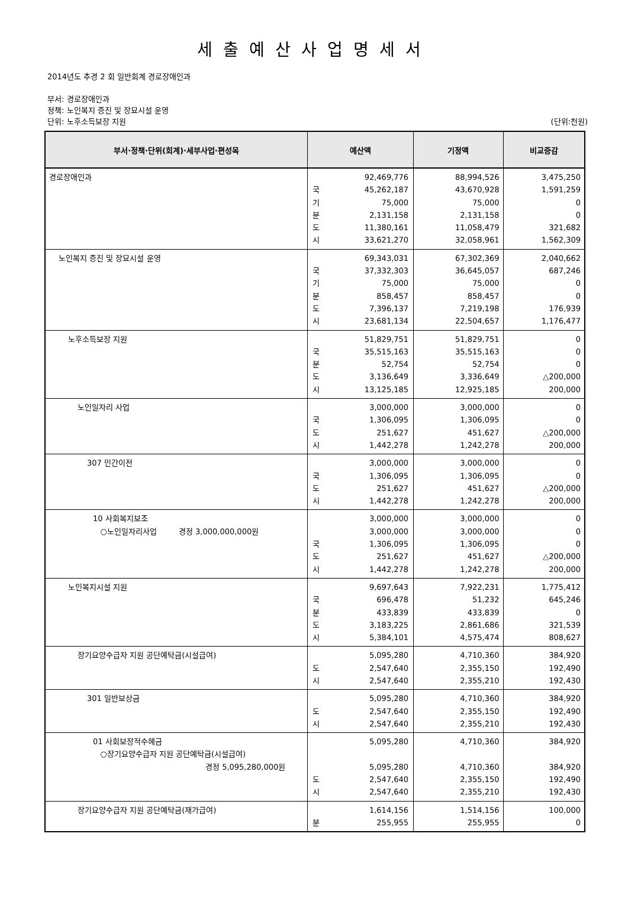세출예산사업명세서
2014년도 추경 2 회 일반회계 경로장애인과
부서: 경로장애인과
정책: 노인복지 증진 및 장묘시설 운영
단위: 노후소득보장 지원 (단위:천원)
| 부서·정책·단위(회계)·세부사업·편성목 | 예산액 | 기정액 | 비교증감 |
| --- | --- | --- | --- |
| 경로장애인과 | 국 기 분 도 시 92,469,776 45,262,187 75,000 2,131,158 11,380,161 33,621,270 | 88,994,526 43,670,928 75,000 2,131,158 11,058,479 32,058,961 | 3,475,250 1,591,259 0 0 321,682 1,562,309 |
| 노인복지 증진 및 장묘시설 운영 | 국 기 분 도 시 69,343,031 37,332,303 75,000 858,457 7,396,137 23,681,134 | 67,302,369 36,645,057 75,000 858,457 7,219,198 22,504,657 | 2,040,662 687,246 0 0 176,939 1,176,477 |
| 노후소득보장 지원 | 국 분 도 시 51,829,751 35,515,163 52,754 3,136,649 13,125,185 | 51,829,751 35,515,163 52,754 3,336,649 12,925,185 | 0 0 0 △200,000 200,000 |
| 노인일자리 사업 | 국 도 시 3,000,000 1,306,095 251,627 1,442,278 | 3,000,000 1,306,095 451,627 1,242,278 | 0 0 △200,000 200,000 |
| 307 민간이전 | 국 도 시 3,000,000 1,306,095 251,627 1,442,278 | 3,000,000 1,306,095 451,627 1,242,278 | 0 0 △200,000 200,000 |
| 10 사회복지보조 ○노인일자리사업 경정 3,000,000,000원 | 국 도 시 3,000,000 3,000,000 1,306,095 251,627 1,442,278 | 3,000,000 3,000,000 1,306,095 451,627 1,242,278 | 0 0 0 △200,000 200,000 |
| 노인복지시설 지원 | 국 분 도 시 9,697,643 696,478 433,839 3,183,225 5,384,101 | 7,922,231 51,232 433,839 2,861,686 4,575,474 | 1,775,412 645,246 0 321,539 808,627 |
| 장기요양수급자 지원 공단예탁금(시설급여) | 도 시 5,095,280 2,547,640 2,547,640 | 4,710,360 2,355,150 2,355,210 | 384,920 192,490 192,430 |
| 301 일반보상금 | 도 시 5,095,280 2,547,640 2,547,640 | 4,710,360 2,355,150 2,355,210 | 384,920 192,490 192,430 |
| 01 사회보장적수혜금 ○장기요양수급자 지원 공단예탁금(시설급여) 경정 5,095,280,000원 | 도 시 5,095,280 5,095,280 2,547,640 2,547,640 | 4,710,360 4,710,360 2,355,150 2,355,210 | 384,920 384,920 192,490 192,430 |
| 장기요양수급자 지원 공단예탁금(재가급여) | 분 1,614,156 255,955 | 1,514,156 255,955 | 100,000 0 |